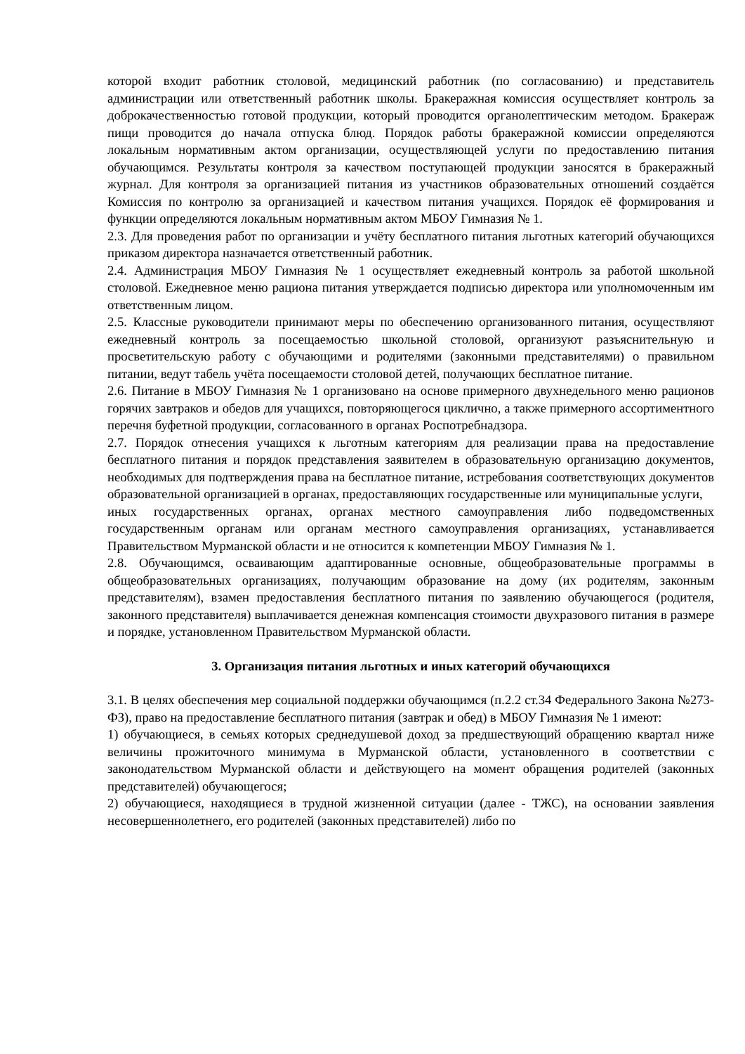которой входит работник столовой, медицинский работник (по согласованию) и представитель администрации или ответственный работник школы. Бракеражная комиссия осуществляет контроль за доброкачественностью готовой продукции, который проводится органолептическим методом. Бракераж пищи проводится до начала отпуска блюд. Порядок работы бракеражной комиссии определяются локальным нормативным актом организации, осуществляющей услуги по предоставлению питания обучающимся. Результаты контроля за качеством поступающей продукции заносятся в бракеражный журнал. Для контроля за организацией питания из участников образовательных отношений создаётся Комиссия по контролю за организацией и качеством питания учащихся. Порядок её формирования и функции определяются локальным нормативным актом МБОУ Гимназия № 1.
2.3. Для проведения работ по организации и учёту бесплатного питания льготных категорий обучающихся приказом директора назначается ответственный работник.
2.4. Администрация МБОУ Гимназия № 1 осуществляет ежедневный контроль за работой школьной столовой. Ежедневное меню рациона питания утверждается подписью директора или уполномоченным им ответственным лицом.
2.5. Классные руководители принимают меры по обеспечению организованного питания, осуществляют ежедневный контроль за посещаемостью школьной столовой, организуют разъяснительную и просветительскую работу с обучающими и родителями (законными представителями) о правильном питании, ведут табель учёта посещаемости столовой детей, получающих бесплатное питание.
2.6. Питание в МБОУ Гимназия № 1 организовано на основе примерного двухнедельного меню рационов горячих завтраков и обедов для учащихся, повторяющегося циклично, а также примерного ассортиментного перечня буфетной продукции, согласованного в органах Роспотребнадзора.
2.7. Порядок отнесения учащихся к льготным категориям для реализации права на предоставление бесплатного питания и порядок представления заявителем в образовательную организацию документов, необходимых для подтверждения права на бесплатное питание, истребования соответствующих документов образовательной организацией в органах, предоставляющих государственные или муниципальные услуги,
иных государственных органах, органах местного самоуправления либо подведомственных государственным органам или органам местного самоуправления организациях, устанавливается Правительством Мурманской области и не относится к компетенции МБОУ Гимназия № 1.
2.8. Обучающимся, осваивающим адаптированные основные, общеобразовательные программы в общеобразовательных организациях, получающим образование на дому (их родителям, законным представителям), взамен предоставления бесплатного питания по заявлению обучающегося (родителя, законного представителя) выплачивается денежная компенсация стоимости двухразового питания в размере и порядке, установленном Правительством Мурманской области.
3. Организация питания льготных и иных категорий обучающихся
3.1. В целях обеспечения мер социальной поддержки обучающимся (п.2.2 ст.34 Федерального Закона №273-ФЗ), право на предоставление бесплатного питания (завтрак и обед) в МБОУ Гимназия № 1 имеют:
1) обучающиеся, в семьях которых среднедушевой доход за предшествующий обращению квартал ниже величины прожиточного минимума в Мурманской области, установленного в соответствии с законодательством Мурманской области и действующего на момент обращения родителей (законных представителей) обучающегося;
2) обучающиеся, находящиеся в трудной жизненной ситуации (далее - ТЖС), на основании заявления несовершеннолетнего, его родителей (законных представителей) либо по